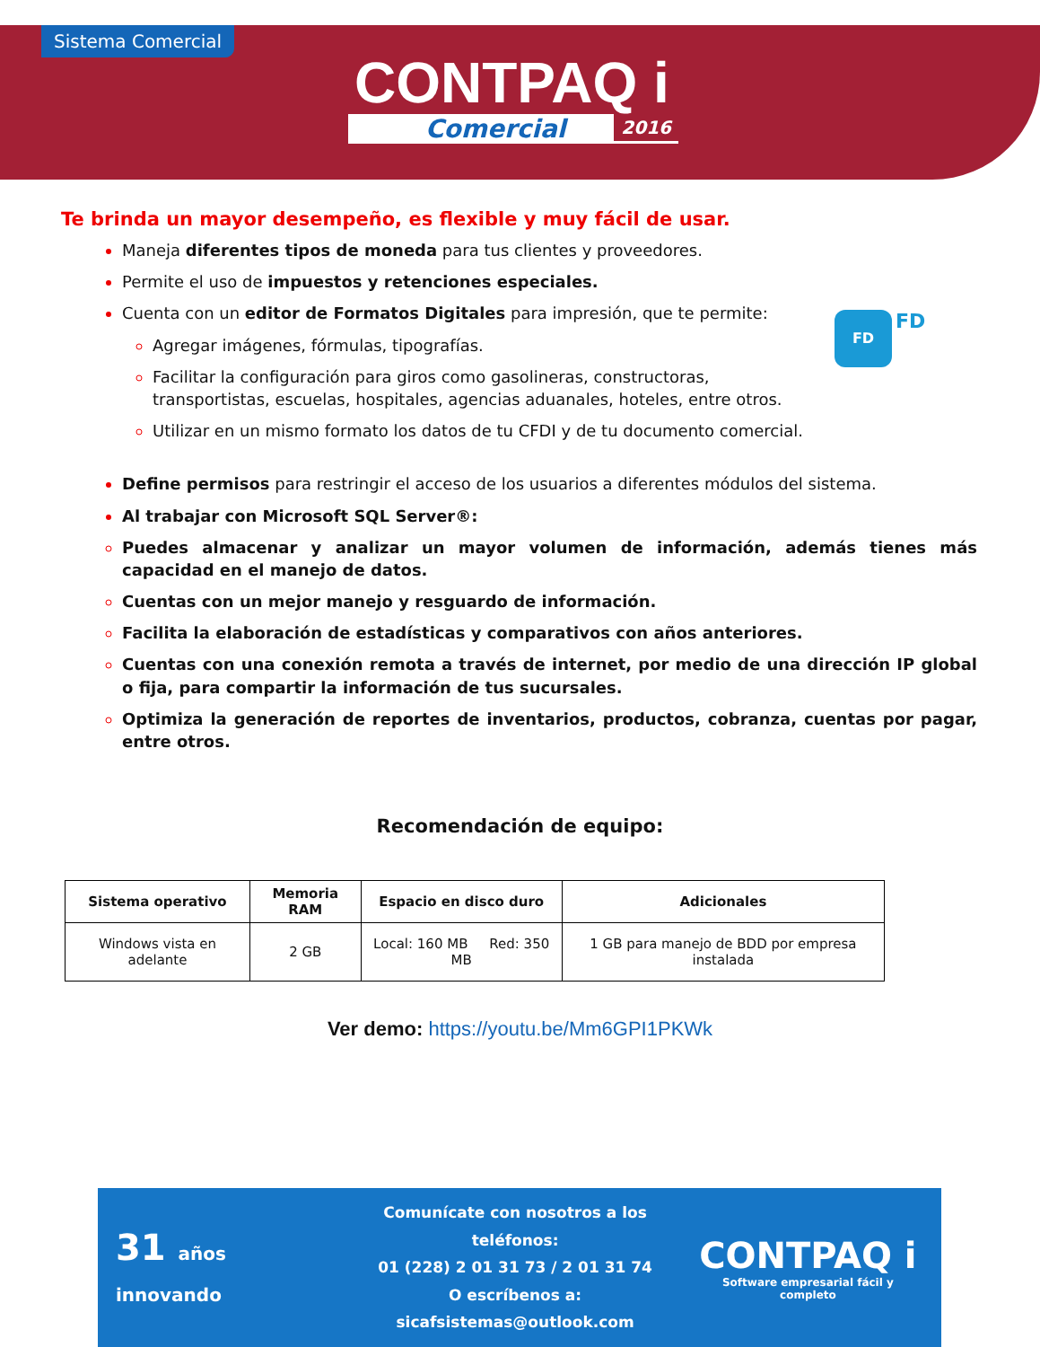Sistema Comercial
CONTPAQ i
Comercial 2016
FD FD
Te brinda un mayor desempeño, es flexible y muy fácil de usar.
Maneja diferentes tipos de moneda para tus clientes y proveedores.
Permite el uso de impuestos y retenciones especiales.
Cuenta con un editor de Formatos Digitales para impresión, que te permite:
Agregar imágenes, fórmulas, tipografías.
Facilitar la configuración para giros como gasolineras, constructoras, transportistas, escuelas, hospitales, agencias aduanales, hoteles, entre otros.
Utilizar en un mismo formato los datos de tu CFDI y de tu documento comercial.
Define permisos para restringir el acceso de los usuarios a diferentes módulos del sistema.
Al trabajar con Microsoft SQL Server®:
Puedes almacenar y analizar un mayor volumen de información, además tienes más capacidad en el manejo de datos.
Cuentas con un mejor manejo y resguardo de información.
Facilita la elaboración de estadísticas y comparativos con años anteriores.
Cuentas con una conexión remota a través de internet, por medio de una dirección IP global o fija, para compartir la información de tus sucursales.
Optimiza la generación de reportes de inventarios, productos, cobranza, cuentas por pagar, entre otros.
Recomendación de equipo:
| Sistema operativo | Memoria RAM | Espacio en disco duro | Adicionales |
| --- | --- | --- | --- |
| Windows vista en adelante | 2 GB | Local: 160 MB Red: 350 MB | 1 GB para manejo de BDD por empresa instalada |
Ver demo: https://youtu.be/Mm6GPI1PKWk
31 años innovando
Comunícate con nosotros a los teléfonos:
01 (228) 2 01 31 73 / 2 01 31 74
O escríbenos a:
sicafsistemas@outlook.com
CONTPAQ i
Software empresarial fácil y completo